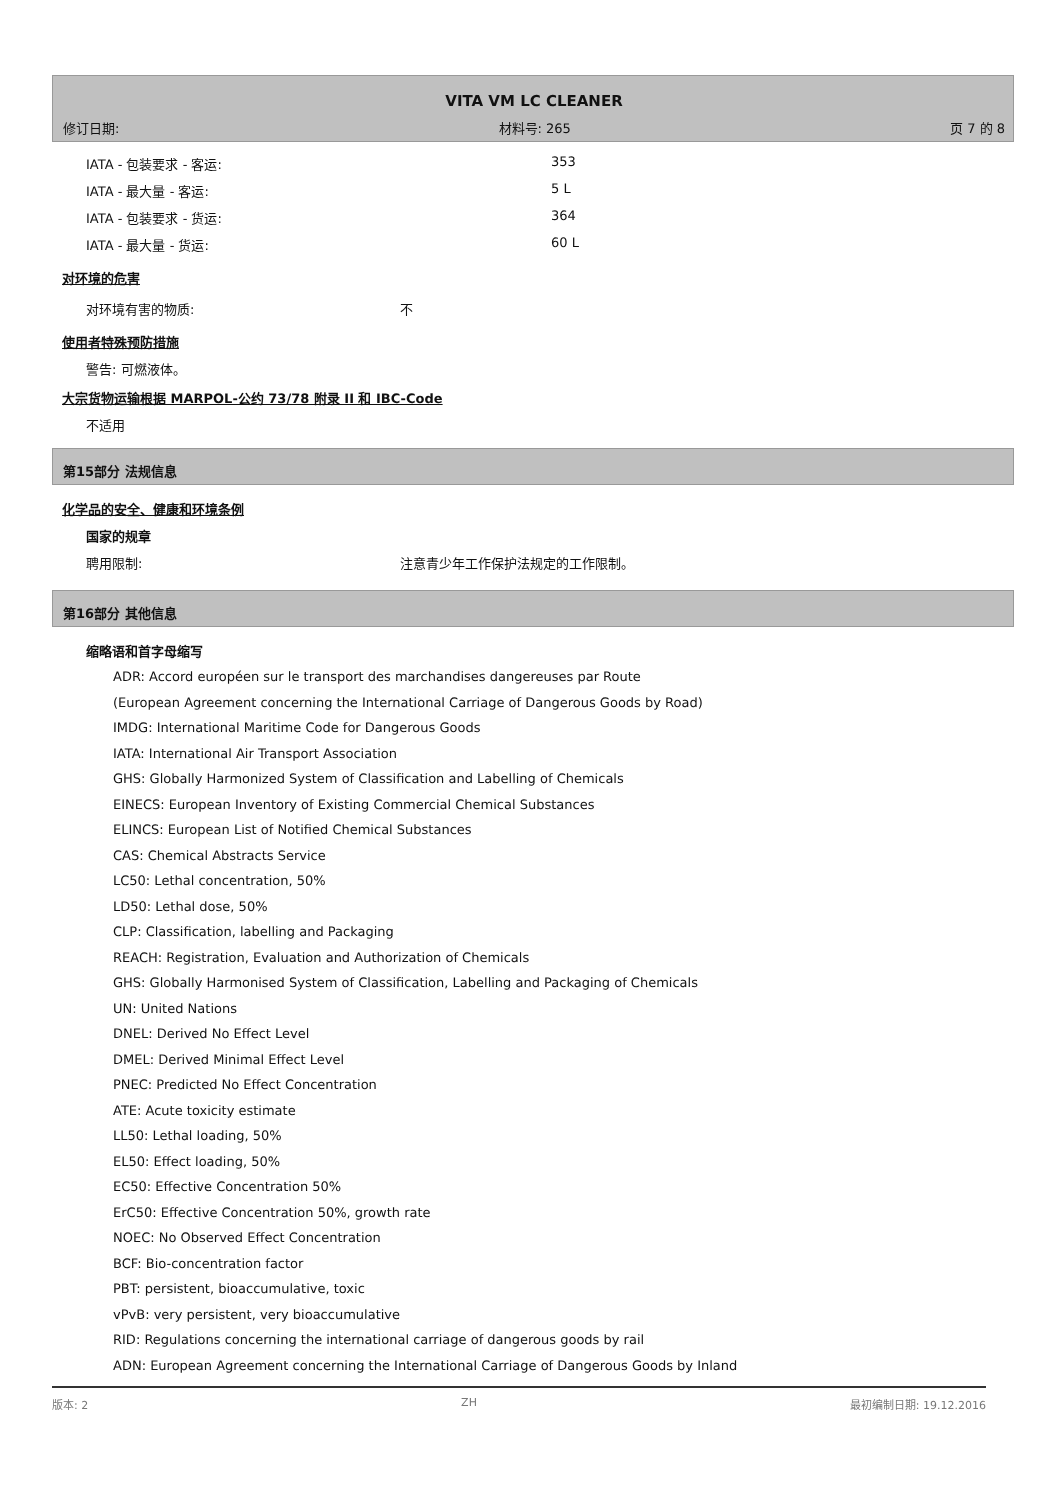VITA VM LC CLEANER
修订日期: 材料号: 265 页 7 的 8
| IATA - 包装要求 - 客运: | 353 |
| IATA - 最大量 - 客运: | 5 L |
| IATA - 包装要求 - 货运: | 364 |
| IATA - 最大量 - 货运: | 60 L |
对环境的危害
| 对环境有害的物质: | 不 |
使用者特殊预防措施
警告: 可燃液体。
大宗货物运输根据 MARPOL-公约 73/78 附录 II 和 IBC-Code
不适用
第15部分 法规信息
化学品的安全、健康和环境条例
国家的规章
| 聘用限制: | 注意青少年工作保护法规定的工作限制。 |
第16部分 其他信息
缩略语和首字母缩写
ADR: Accord européen sur le transport des marchandises dangereuses par Route
(European Agreement concerning the International Carriage of Dangerous Goods by Road)
IMDG: International Maritime Code for Dangerous Goods
IATA: International Air Transport Association
GHS: Globally Harmonized System of Classification and Labelling of Chemicals
EINECS: European Inventory of Existing Commercial Chemical Substances
ELINCS: European List of Notified Chemical Substances
CAS: Chemical Abstracts Service
LC50: Lethal concentration, 50%
LD50: Lethal dose, 50%
CLP: Classification, labelling and Packaging
REACH: Registration, Evaluation and Authorization of Chemicals
GHS: Globally Harmonised System of Classification, Labelling and Packaging of Chemicals
UN: United Nations
DNEL: Derived No Effect Level
DMEL: Derived Minimal Effect Level
PNEC: Predicted No Effect Concentration
ATE: Acute toxicity estimate
LL50: Lethal loading, 50%
EL50: Effect loading, 50%
EC50: Effective Concentration 50%
ErC50: Effective Concentration 50%, growth rate
NOEC: No Observed Effect Concentration
BCF: Bio-concentration factor
PBT: persistent, bioaccumulative, toxic
vPvB: very persistent, very bioaccumulative
RID: Regulations concerning the international carriage of dangerous goods by rail
ADN: European Agreement concerning the International Carriage of Dangerous Goods by Inland
版本: 2 ZH 最初编制日期: 19.12.2016